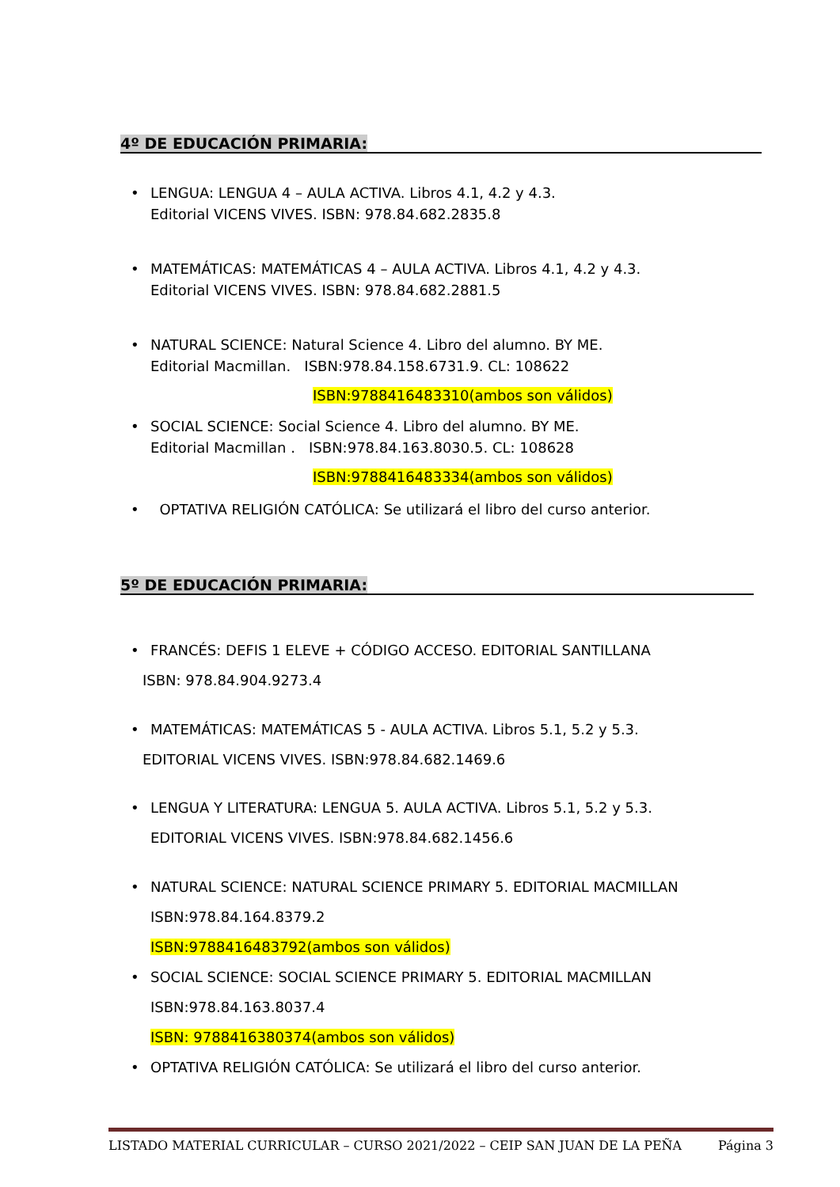4º DE EDUCACIÓN PRIMARIA:
• LENGUA: LENGUA 4 – AULA ACTIVA. Libros 4.1, 4.2 y 4.3.
Editorial VICENS VIVES. ISBN: 978.84.682.2835.8
• MATEMÁTICAS: MATEMÁTICAS 4 – AULA ACTIVA. Libros 4.1, 4.2 y 4.3.
Editorial VICENS VIVES. ISBN: 978.84.682.2881.5
• NATURAL SCIENCE: Natural Science 4. Libro del alumno. BY ME.
Editorial Macmillan. ISBN:978.84.158.6731.9. CL: 108622
ISBN:9788416483310(ambos son válidos)
• SOCIAL SCIENCE: Social Science 4. Libro del alumno. BY ME.
Editorial Macmillan . ISBN:978.84.163.8030.5. CL: 108628
ISBN:9788416483334(ambos son válidos)
• OPTATIVA RELIGIÓN CATÓLICA: Se utilizará el libro del curso anterior.
5º DE EDUCACIÓN PRIMARIA:
• FRANCÉS: DEFIS 1 ELEVE + CÓDIGO ACCESO. EDITORIAL SANTILLANA
ISBN: 978.84.904.9273.4
• MATEMÁTICAS: MATEMÁTICAS 5 - AULA ACTIVA. Libros 5.1, 5.2 y 5.3.
EDITORIAL VICENS VIVES. ISBN:978.84.682.1469.6
• LENGUA Y LITERATURA: LENGUA 5. AULA ACTIVA. Libros 5.1, 5.2 y 5.3.
EDITORIAL VICENS VIVES. ISBN:978.84.682.1456.6
• NATURAL SCIENCE: NATURAL SCIENCE PRIMARY 5. EDITORIAL MACMILLAN
ISBN:978.84.164.8379.2
ISBN:9788416483792(ambos son válidos)
• SOCIAL SCIENCE: SOCIAL SCIENCE PRIMARY 5. EDITORIAL MACMILLAN
ISBN:978.84.163.8037.4
ISBN: 9788416380374(ambos son válidos)
• OPTATIVA RELIGIÓN CATÓLICA: Se utilizará el libro del curso anterior.
LISTADO MATERIAL CURRICULAR – CURSO 2021/2022 – CEIP SAN JUAN DE LA PEÑA Página 3